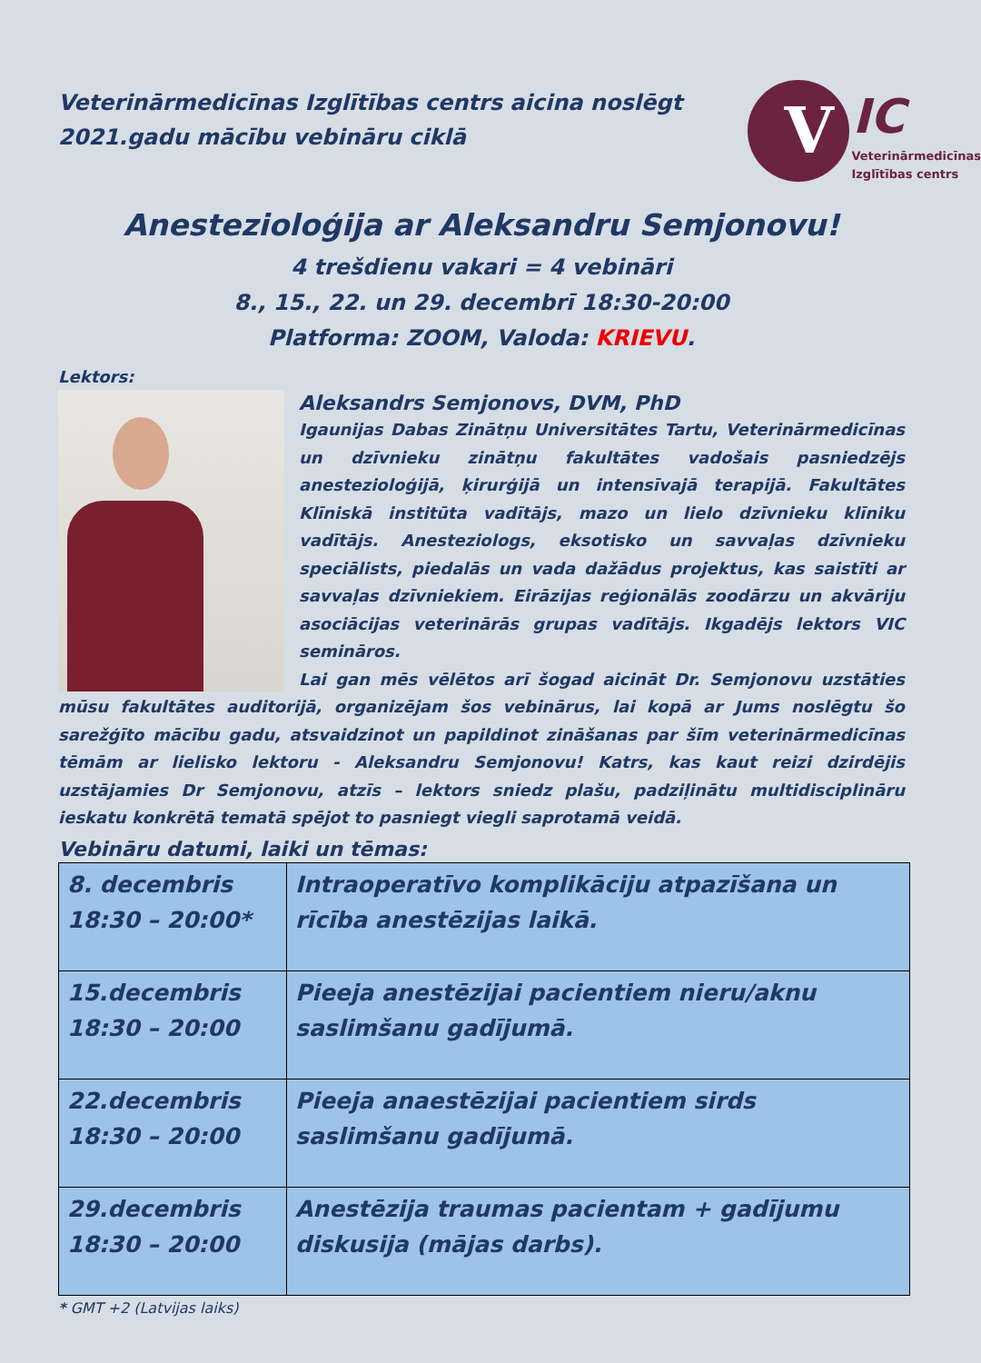Veterinārmedicīnas Izglītības centrs aicina noslēgt 2021.gadu mācību vebināru ciklā
V IC
Veterinārmedicīnas
Izglītības centrs
Anestezioloģija ar Aleksandru Semjonovu!
4 trešdienu vakari = 4 vebināri
8., 15., 22. un 29. decembrī 18:30-20:00
Platforma: ZOOM, Valoda: KRIEVU.
Lektors:
Aleksandrs Semjonovs, DVM, PhD
Igaunijas Dabas Zinātņu Universitātes Tartu, Veterinārmedicīnas un dzīvnieku zinātņu fakultātes vadošais pasniedzējs anestezioloģijā, ķirurģijā un intensīvajā terapijā. Fakultātes Klīniskā institūta vadītājs, mazo un lielo dzīvnieku klīniku vadītājs. Anesteziologs, eksotisko un savvaļas dzīvnieku speciālists, piedalās un vada dažādus projektus, kas saistīti ar savvaļas dzīvniekiem. Eirāzijas reģionālās zoodārzu un akvāriju asociācijas veterinārās grupas vadītājs. Ikgadējs lektors VIC semināros.
Lai gan mēs vēlētos arī šogad aicināt Dr. Semjonovu uzstāties mūsu fakultātes auditorijā, organizējam šos vebinārus, lai kopā ar Jums noslēgtu šo sarežģīto mācību gadu, atsvaidzinot un papildinot zināšanas par šīm veterinārmedicīnas tēmām ar lielisko lektoru - Aleksandru Semjonovu! Katrs, kas kaut reizi dzirdējis uzstājamies Dr Semjonovu, atzīs – lektors sniedz plašu, padziļinātu multidisciplināru ieskatu konkrētā tematā spējot to pasniegt viegli saprotamā veidā.
Vebināru datumi, laiki un tēmas:
| 8. decembris 18:30 – 20:00* | Intraoperatīvo komplikāciju atpazīšana un rīcība anestēzijas laikā. |
| 15.decembris 18:30 – 20:00 | Pieeja anestēzijai pacientiem nieru/aknu saslimšanu gadījumā. |
| 22.decembris 18:30 – 20:00 | Pieeja anaestēzijai pacientiem sirds saslimšanu gadījumā. |
| 29.decembris 18:30 – 20:00 | Anestēzija traumas pacientam + gadījumu diskusija (mājas darbs). |
* GMT +2 (Latvijas laiks)